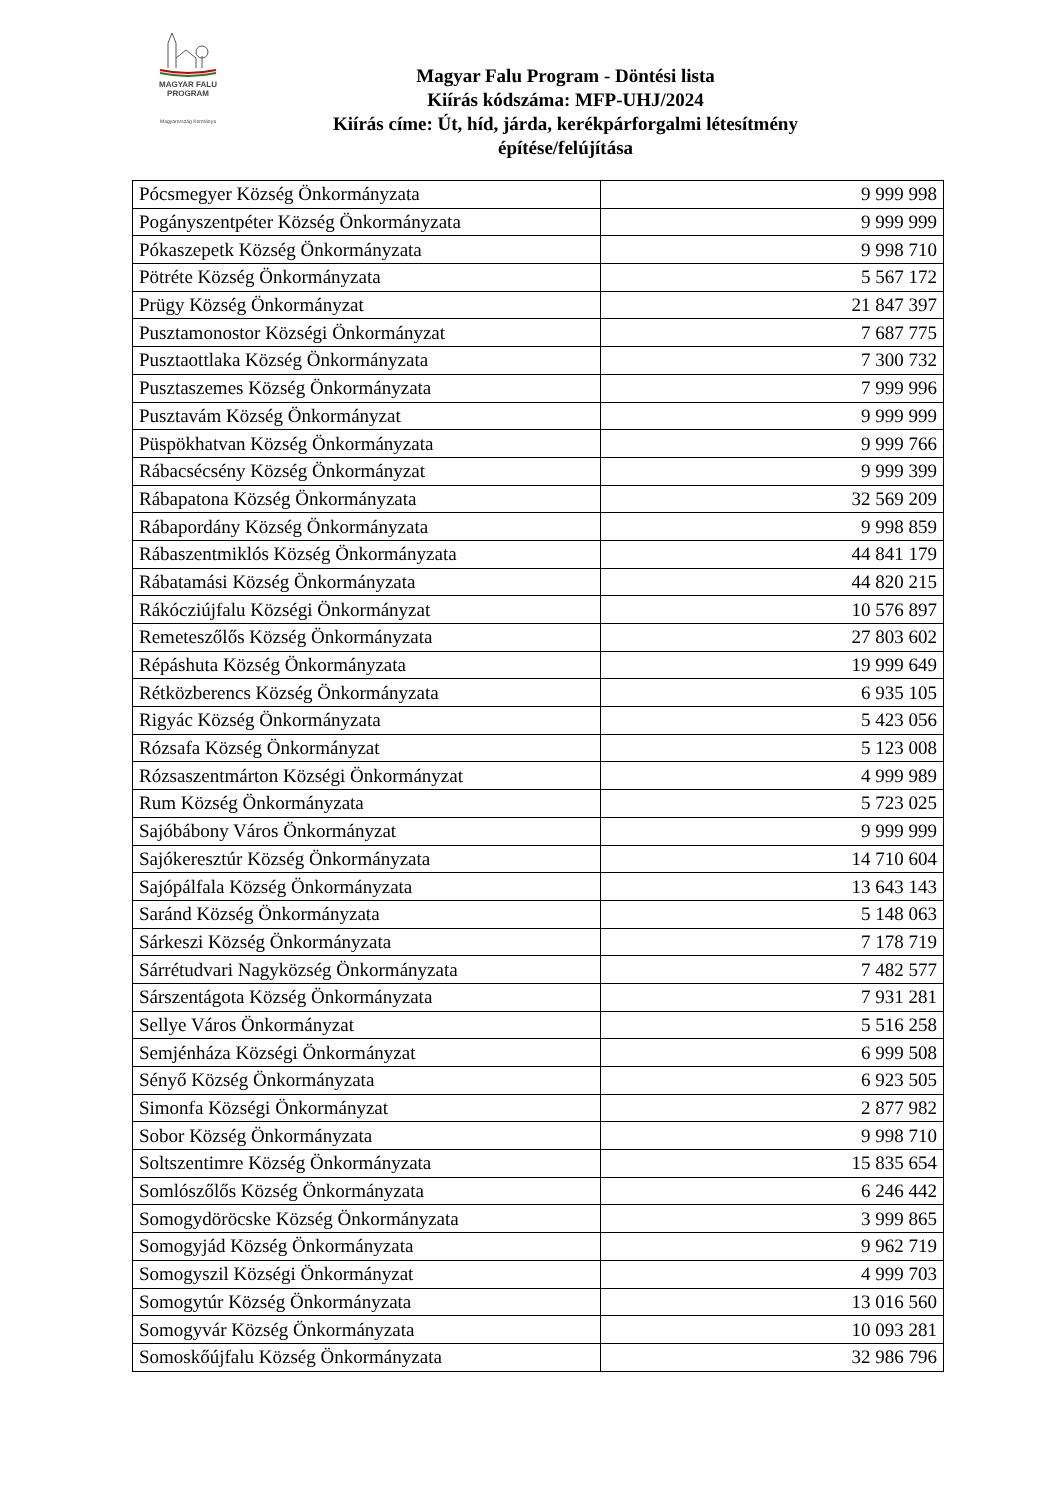MAGYAR FALU
PROGRAM
Magyarország Kormánya
Magyar Falu Program - Döntési lista
Kiírás kódszáma: MFP-UHJ/2024
Kiírás címe: Út, híd, járda, kerékpárforgalmi létesítmény
építése/felújítása
| Pócsmegyer Község Önkormányzata | 9 999 998 |
| Pogányszentpéter Község Önkormányzata | 9 999 999 |
| Pókaszepetk Község Önkormányzata | 9 998 710 |
| Pötréte Község Önkormányzata | 5 567 172 |
| Prügy Község Önkormányzat | 21 847 397 |
| Pusztamonostor Községi Önkormányzat | 7 687 775 |
| Pusztaottlaka Község Önkormányzata | 7 300 732 |
| Pusztaszemes Község Önkormányzata | 7 999 996 |
| Pusztavám Község Önkormányzat | 9 999 999 |
| Püspökhatvan Község Önkormányzata | 9 999 766 |
| Rábacsécsény Község Önkormányzat | 9 999 399 |
| Rábapatona Község Önkormányzata | 32 569 209 |
| Rábapordány Község Önkormányzata | 9 998 859 |
| Rábaszentmiklós Község Önkormányzata | 44 841 179 |
| Rábatamási Község Önkormányzata | 44 820 215 |
| Rákócziújfalu Községi Önkormányzat | 10 576 897 |
| Remeteszőlős Község Önkormányzata | 27 803 602 |
| Répáshuta Község Önkormányzata | 19 999 649 |
| Rétközberencs Község Önkormányzata | 6 935 105 |
| Rigyác Község Önkormányzata | 5 423 056 |
| Rózsafa Község Önkormányzat | 5 123 008 |
| Rózsaszentmárton Községi Önkormányzat | 4 999 989 |
| Rum Község Önkormányzata | 5 723 025 |
| Sajóbábony Város Önkormányzat | 9 999 999 |
| Sajókeresztúr Község Önkormányzata | 14 710 604 |
| Sajópálfala Község Önkormányzata | 13 643 143 |
| Saránd Község Önkormányzata | 5 148 063 |
| Sárkeszi Község Önkormányzata | 7 178 719 |
| Sárrétudvari Nagyközség Önkormányzata | 7 482 577 |
| Sárszentágota Község Önkormányzata | 7 931 281 |
| Sellye Város Önkormányzat | 5 516 258 |
| Semjénháza Községi Önkormányzat | 6 999 508 |
| Sényő Község Önkormányzata | 6 923 505 |
| Simonfa Községi Önkormányzat | 2 877 982 |
| Sobor Község Önkormányzata | 9 998 710 |
| Soltszentimre Község Önkormányzata | 15 835 654 |
| Somlószőlős Község Önkormányzata | 6 246 442 |
| Somogydöröcske Község Önkormányzata | 3 999 865 |
| Somogyjád Község Önkormányzata | 9 962 719 |
| Somogyszil Községi Önkormányzat | 4 999 703 |
| Somogytúr Község Önkormányzata | 13 016 560 |
| Somogyvár Község Önkormányzata | 10 093 281 |
| Somoskőújfalu Község Önkormányzata | 32 986 796 |